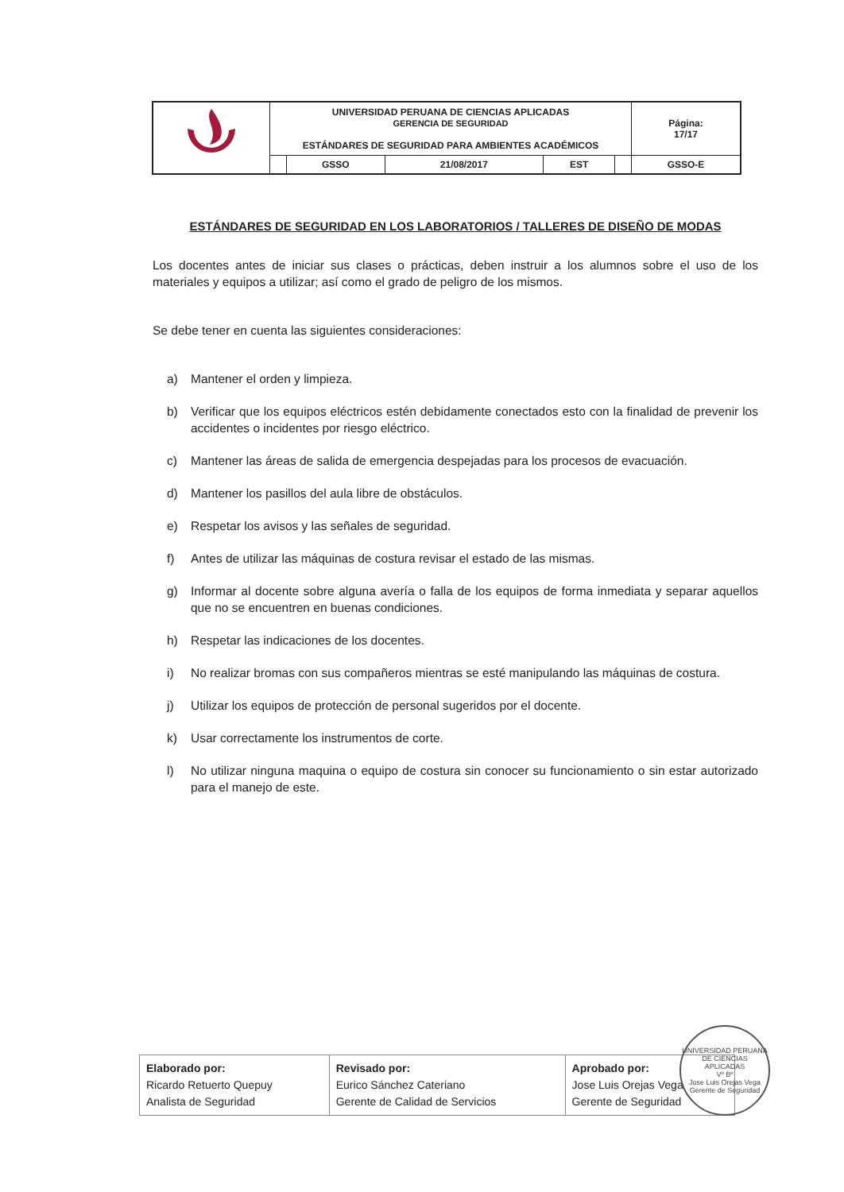| | UNIVERSIDAD PERUANA DE CIENCIAS APLICADAS GERENCIA DE SEGURIDAD ESTÁNDARES DE SEGURIDAD PARA AMBIENTES ACADÉMICOS | | | | | Página: 17/17 |
| | | GSSO | 21/08/2017 | EST | | GSSO-E |
ESTÁNDARES DE SEGURIDAD EN LOS LABORATORIOS / TALLERES DE DISEÑO DE MODAS
Los docentes antes de iniciar sus clases o prácticas, deben instruir a los alumnos sobre el uso de los materiales y equipos a utilizar; así como el grado de peligro de los mismos.
Se debe tener en cuenta las siguientes consideraciones:
a) Mantener el orden y limpieza.
b) Verificar que los equipos eléctricos estén debidamente conectados esto con la finalidad de prevenir los accidentes o incidentes por riesgo eléctrico.
c) Mantener las áreas de salida de emergencia despejadas para los procesos de evacuación.
d) Mantener los pasillos del aula libre de obstáculos.
e) Respetar los avisos y las señales de seguridad.
f) Antes de utilizar las máquinas de costura revisar el estado de las mismas.
g) Informar al docente sobre alguna avería o falla de los equipos de forma inmediata y separar aquellos que no se encuentren en buenas condiciones.
h) Respetar las indicaciones de los docentes.
i) No realizar bromas con sus compañeros mientras se esté manipulando las máquinas de costura.
j) Utilizar los equipos de protección de personal sugeridos por el docente.
k) Usar correctamente los instrumentos de corte.
l) No utilizar ninguna maquina o equipo de costura sin conocer su funcionamiento o sin estar autorizado para el manejo de este.
| Elaborado por: Ricardo Retuerto Quepuy Analista de Seguridad | Revisado por: Eurico Sánchez Cateriano Gerente de Calidad de Servicios | Aprobado por: Jose Luis Orejas Vega Gerente de Seguridad |
UNIVERSIDAD PERUANA DE CIENCIAS APLICADAS
Vº Bº
Jose Luis Orejas Vega
Gerente de Seguridad